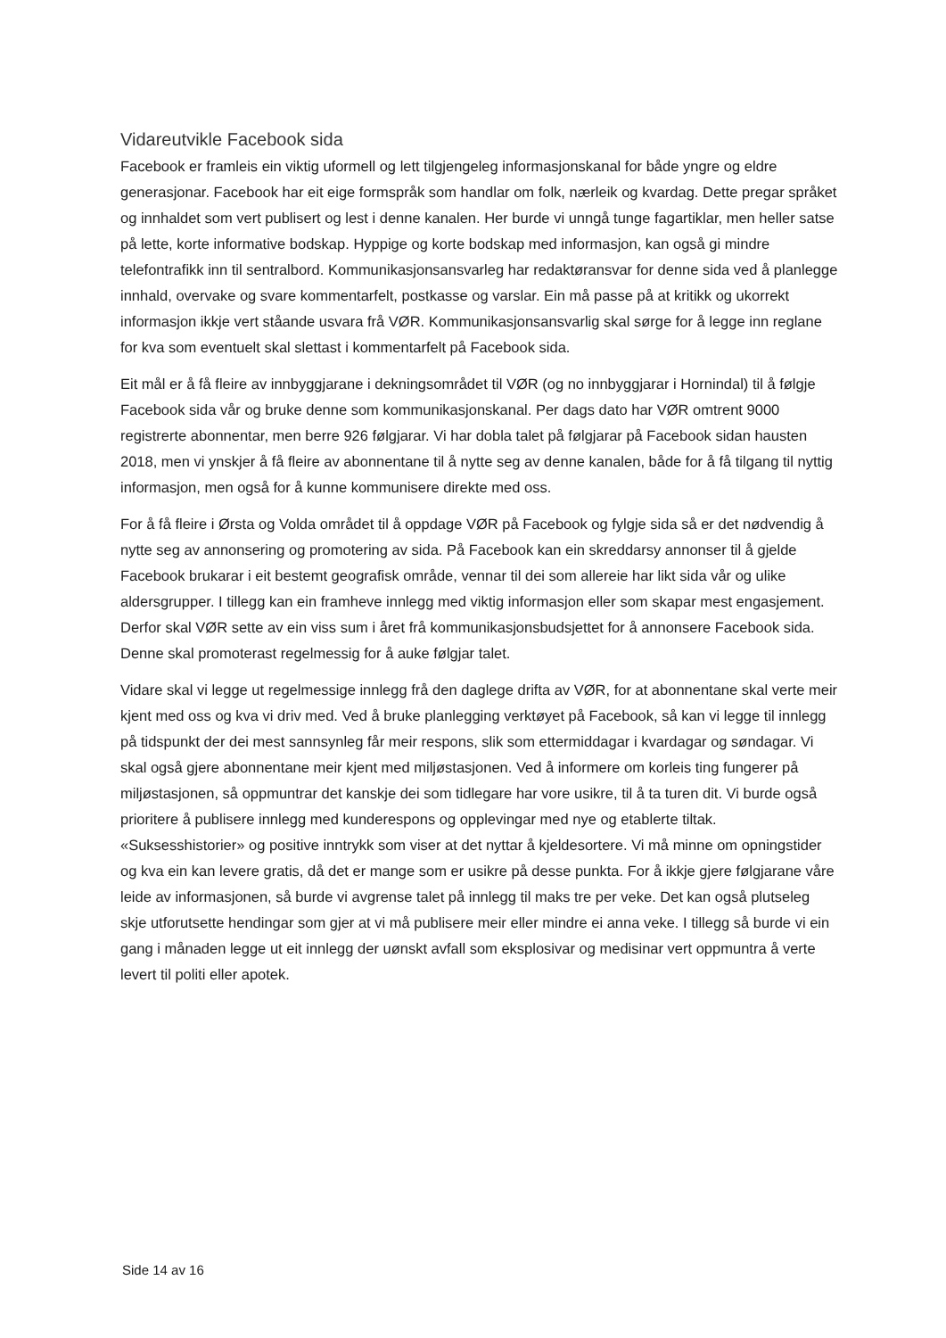Vidareutvikle Facebook sida
Facebook er framleis ein viktig uformell og lett tilgjengeleg informasjonskanal for både yngre og eldre generasjonar. Facebook har eit eige formspråk som handlar om folk, nærleik og kvardag. Dette pregar språket og innhaldet som vert publisert og lest i denne kanalen. Her burde vi unngå tunge fagartiklar, men heller satse på lette, korte informative bodskap. Hyppige og korte bodskap med informasjon, kan også gi mindre telefontrafikk inn til sentralbord. Kommunikasjonsansvarleg har redaktøransvar for denne sida ved å planlegge innhald, overvake og svare kommentarfelt, postkasse og varslar. Ein må passe på at kritikk og ukorrekt informasjon ikkje vert ståande usvara frå VØR. Kommunikasjonsansvarlig skal sørge for å legge inn reglane for kva som eventuelt skal slettast i kommentarfelt på Facebook sida.
Eit mål er å få fleire av innbyggjarane i dekningsområdet til VØR (og no innbyggjarar i Hornindal) til å følgje Facebook sida vår og bruke denne som kommunikasjonskanal. Per dags dato har VØR omtrent 9000 registrerte abonnentar, men berre 926 følgjarar. Vi har dobla talet på følgjarar på Facebook sidan hausten 2018, men vi ynskjer å få fleire av abonnentane til å nytte seg av denne kanalen, både for å få tilgang til nyttig informasjon, men også for å kunne kommunisere direkte med oss.
For å få fleire i Ørsta og Volda området til å oppdage VØR på Facebook og fylgje sida så er det nødvendig å nytte seg av annonsering og promotering av sida. På Facebook kan ein skreddarsy annonser til å gjelde Facebook brukarar i eit bestemt geografisk område, vennar til dei som allereie har likt sida vår og ulike aldersgrupper. I tillegg kan ein framheve innlegg med viktig informasjon eller som skapar mest engasjement. Derfor skal VØR sette av ein viss sum i året frå kommunikasjonsbudsjettet for å annonsere Facebook sida. Denne skal promoterast regelmessig for å auke følgjar talet.
Vidare skal vi legge ut regelmessige innlegg frå den daglege drifta av VØR, for at abonnentane skal verte meir kjent med oss og kva vi driv med. Ved å bruke planlegging verktøyet på Facebook, så kan vi legge til innlegg på tidspunkt der dei mest sannsynleg får meir respons, slik som ettermiddagar i kvardagar og søndagar. Vi skal også gjere abonnentane meir kjent med miljøstasjonen. Ved å informere om korleis ting fungerer på miljøstasjonen, så oppmuntrar det kanskje dei som tidlegare har vore usikre, til å ta turen dit. Vi burde også prioritere å publisere innlegg med kunderespons og opplevingar med nye og etablerte tiltak. «Suksesshistorier» og positive inntrykk som viser at det nyttar å kjeldesortere. Vi må minne om opningstider og kva ein kan levere gratis, då det er mange som er usikre på desse punkta. For å ikkje gjere følgjarane våre leide av informasjonen, så burde vi avgrense talet på innlegg til maks tre per veke. Det kan også plutseleg skje utforutsette hendingar som gjer at vi må publisere meir eller mindre ei anna veke. I tillegg så burde vi ein gang i månaden legge ut eit innlegg der uønskt avfall som eksplosivar og medisinar vert oppmuntra å verte levert til politi eller apotek.
Side 14 av 16